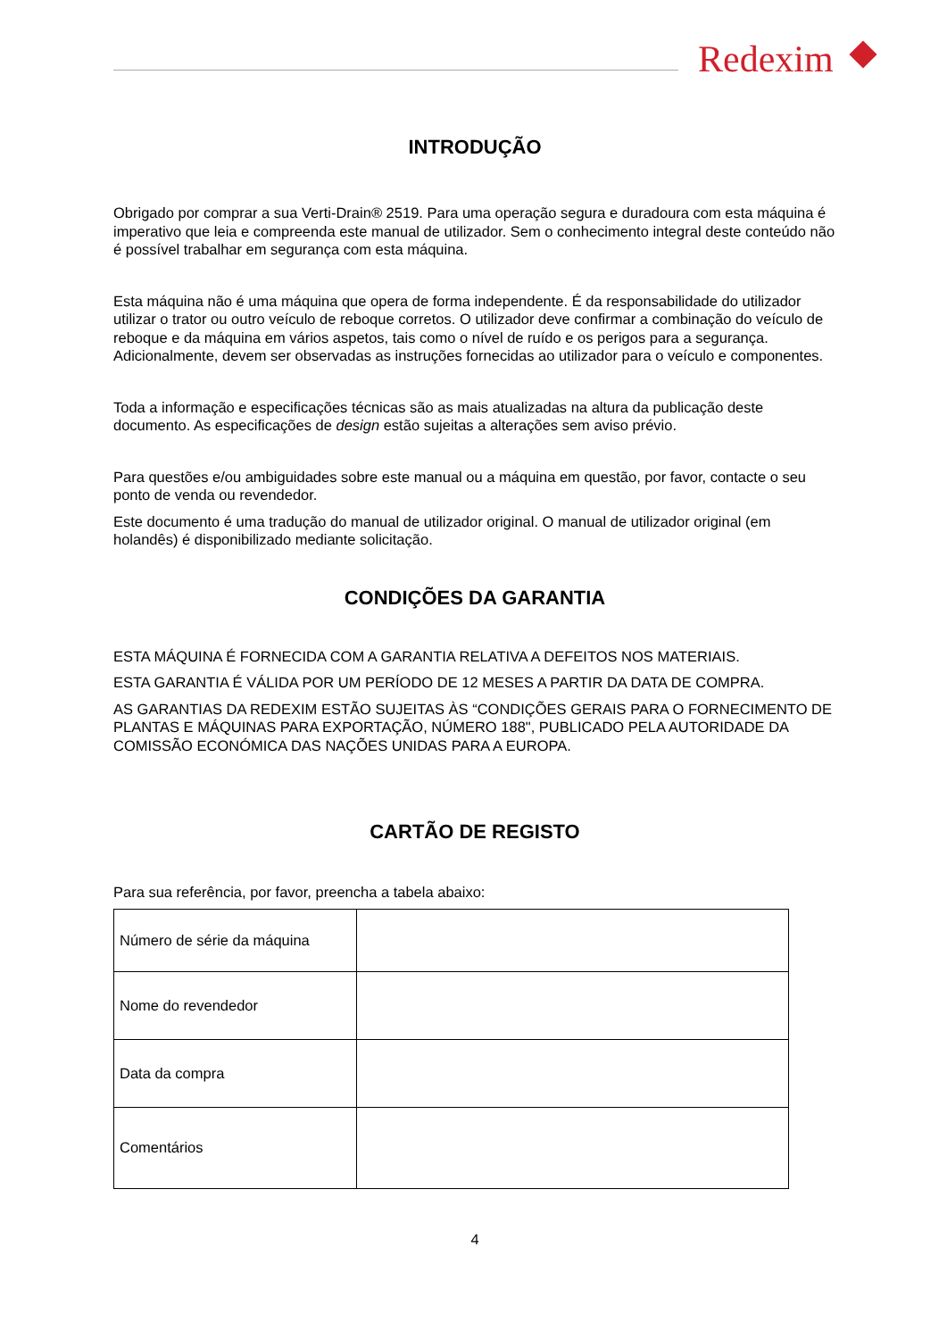Redexim
INTRODUÇÃO
Obrigado por comprar a sua Verti-Drain® 2519. Para uma operação segura e duradoura com esta máquina é imperativo que leia e compreenda este manual de utilizador. Sem o conhecimento integral deste conteúdo não é possível trabalhar em segurança com esta máquina.
Esta máquina não é uma máquina que opera de forma independente. É da responsabilidade do utilizador utilizar o trator ou outro veículo de reboque corretos. O utilizador deve confirmar a combinação do veículo de reboque e da máquina em vários aspetos, tais como o nível de ruído e os perigos para a segurança. Adicionalmente, devem ser observadas as instruções fornecidas ao utilizador para o veículo e componentes.
Toda a informação e especificações técnicas são as mais atualizadas na altura da publicação deste documento. As especificações de design estão sujeitas a alterações sem aviso prévio.
Para questões e/ou ambiguidades sobre este manual ou a máquina em questão, por favor, contacte o seu ponto de venda ou revendedor.
Este documento é uma tradução do manual de utilizador original. O manual de utilizador original (em holandês) é disponibilizado mediante solicitação.
CONDIÇÕES DA GARANTIA
ESTA MÁQUINA É FORNECIDA COM A GARANTIA RELATIVA A DEFEITOS NOS MATERIAIS.
ESTA GARANTIA É VÁLIDA POR UM PERÍODO DE 12 MESES A PARTIR DA DATA DE COMPRA.
AS GARANTIAS DA REDEXIM ESTÃO SUJEITAS ÀS “CONDIÇÕES GERAIS PARA O FORNECIMENTO DE PLANTAS E MÁQUINAS PARA EXPORTAÇÃO, NÚMERO 188", PUBLICADO PELA AUTORIDADE DA COMISSÃO ECONÓMICA DAS NAÇÕES UNIDAS PARA A EUROPA.
CARTÃO DE REGISTO
Para sua referência, por favor, preencha a tabela abaixo:
| Número de série da máquina | |
| Nome do revendedor | |
| Data da compra | |
| Comentários | |
4